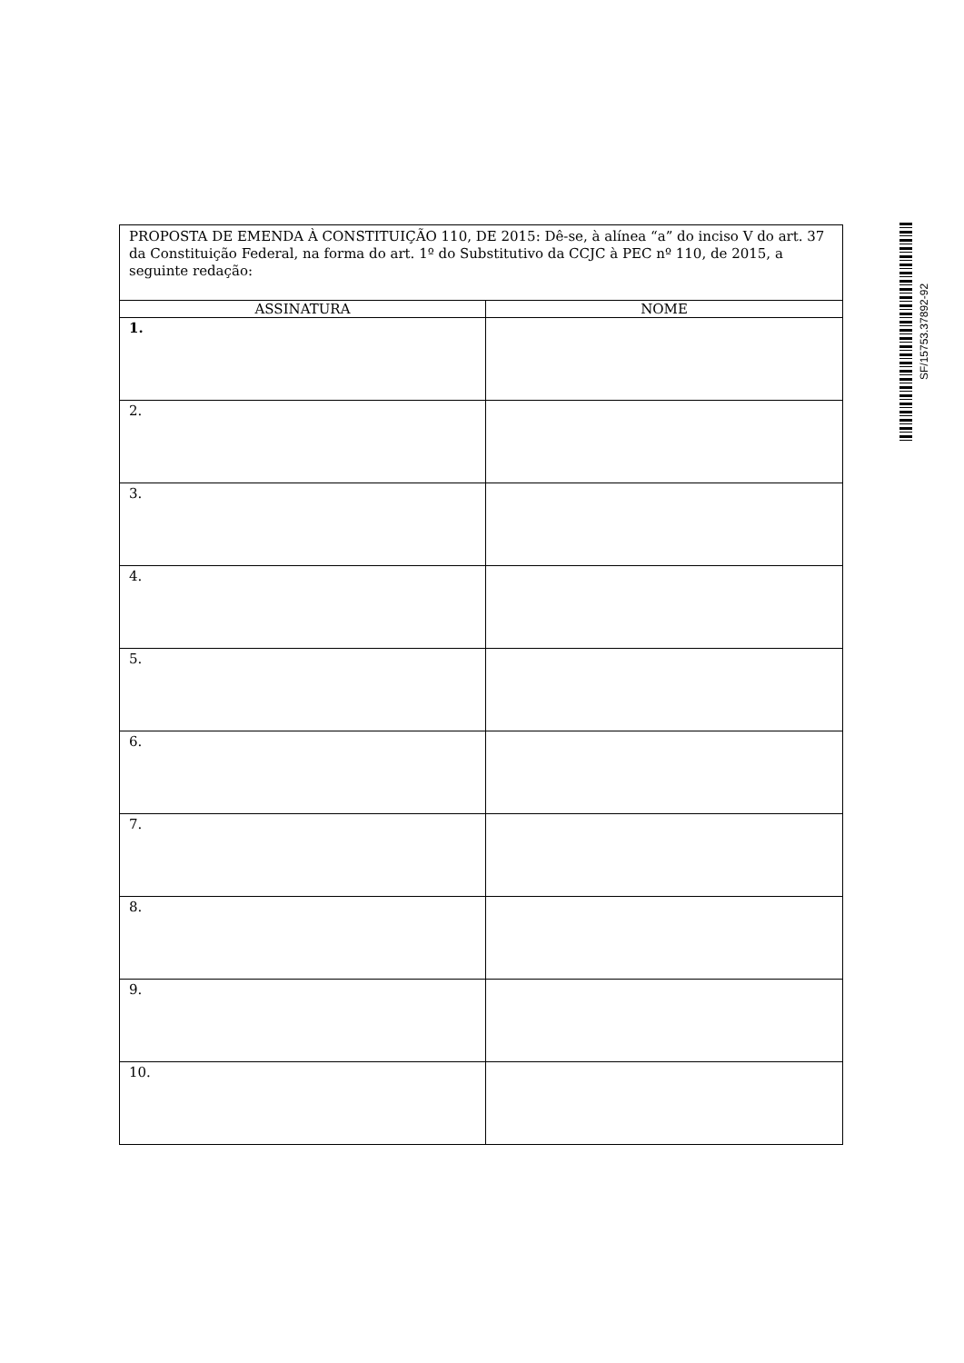SF/15753.37892-92
| PROPOSTA DE EMENDA À CONSTITUIÇÃO 110, DE 2015: Dê-se, à alínea “a” do inciso V do art. 37 da Constituição Federal, na forma do art. 1º do Substitutivo da CCJC à PEC nº 110, de 2015, a seguinte redação: | |
| ASSINATURA | NOME |
| 1. | |
| 2. | |
| 3. | |
| 4. | |
| 5. | |
| 6. | |
| 7. | |
| 8. | |
| 9. | |
| 10. | |